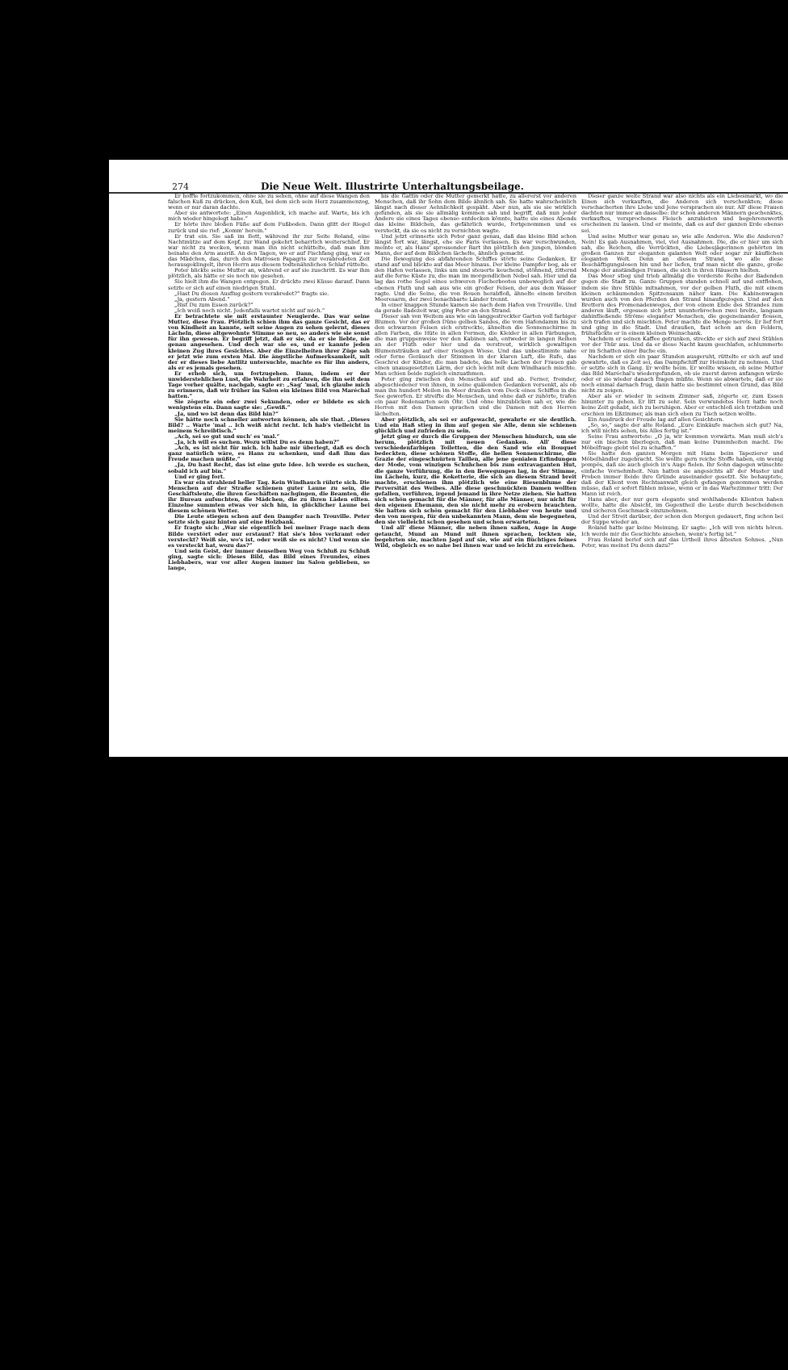274 Die Neue Welt. Illustrirte Unterhaltungsbeilage.
Er hoffte fortzukommen, ohne sie zu sehen, ohne auf diese Wangen den falschen Kuß zu drücken, den Kuß, bei dem sich sein Herz zusammenzog, wenn er nur daran dachte.
Aber sie antwortete: „Einen Augenblick, ich mache auf. Warte, bis ich mich wieder hingelegt habe.“
Er hörte ihre bloßen Füße auf dem Fußboden. Dann glitt der Riegel zurück und sie rief: „Komm' herein.“
Er trat ein. Sie saß im Bett, während ihr zur Seite Roland, eine Nachtmütze auf dem Kopf, zur Wand gekehrt beharrlich weiterschlief. Er war nicht zu wecken, wenn man ihn nicht schüttelte, daß man ihm beinahe den Arm ausriß. An den Tagen, wo er auf Fischfang ging, war es das Mädchen, das, durch den Matrosen Papagris zur verabredeten Zeit herausgeklingelt, ihren Herrn aus diesem todtenähnlichen Schlaf rüttelte.
Peter blickte seine Mutter an, während er auf sie zuschritt. Es war ihm plötzlich, als hätte er sie noch nie gesehen.
Sie hielt ihm die Wangen entgegen. Er drückte zwei Küsse darauf. Dann setzte er sich auf einen niedrigen Stuhl.
„Hast Du diesen Ausflug gestern verabredet?“ fragte sie.
„Ja, gestern Abend.“
„Bist Du zum Essen zurück?“
„Ich weiß noch nicht. Jedenfalls wartet nicht auf mich.“
Er betrachtete sie mit erstaunter Neugierde. Das war seine Mutter, diese Frau. Plötzlich schien ihm das ganze Gesicht, das er von Kindheit an kannte, seit seine Augen zu sehen gelernt, dieses Lächeln, diese altgewohnte Stimme so neu, so anders wie sie sonst für ihn gewesen. Er begriff jetzt, daß er sie, da er sie liebte, nie genau angesehen. Und doch war sie es, und er kannte jeden kleinen Zug ihres Gesichtes. Aber die Einzelheiten ihrer Züge sah er jetzt wie zum ersten Mal. Die ängstliche Aufmerksamkeit, mit der er dieses liebe Antlitz untersuchte, machte es für ihn anders, als er es jemals gesehen.
Er erhob sich, um fortzugehen. Dann, indem er der unwiderstehlichen Lust, die Wahrheit zu erfahren, die ihn seit dem Tage vorher quälte, nachgab, sagte er: „Sag' 'mal, ich glaube mich zu erinnern, daß wir früher im Salon ein kleines Bild von Maréchal hatten.“
Sie zögerte ein oder zwei Sekunden, oder er bildete es sich wenigstens ein. Dann sagte sie: „Gewiß.“
„Ja, und wo ist denn das Bild hin?“
Sie hätte noch schneller antworten können, als sie that. „Dieses Bild? .. Warte 'mal .. Ich weiß nicht recht. Ich hab's vielleicht in meinem Schreibtisch.“
„Ach, sei so gut und such' es 'mal.“
„Ja, ich will es suchen. Wozu willst Du es denn haben?“
„Ach, es ist nicht für mich. Ich habe mir überlegt, daß es doch ganz natürlich wäre, es Hans zu schenken, und daß ihm das Freude machen müßte.“
„Ja, Du hast Recht, das ist eine gute Idee. Ich werde es suchen, sobald ich auf bin.“
Und er ging fort.
Es war ein strahlend heller Tag. Kein Windhauch rührte sich. Die Menschen auf der Straße schienen guter Laune zu sein, die Geschäftsleute, die ihren Geschäften nachgingen, die Beamten, die ihr Bureau aufsuchten, die Mädchen, die zu ihren Läden eilten. Einzelne summten etwas vor sich hin, in glücklicher Laune bei diesem schönen Wetter.
Die Leute stiegen schon auf den Dampfer nach Trouville. Peter setzte sich ganz hinten auf eine Holzbank.
Er fragte sich: „War sie eigentlich bei meiner Frage nach dem Bilde verstört oder nur erstaunt? Hat sie's blos verkramt oder versteckt? Weiß sie, wo's ist, oder weiß sie es nicht? Und wenn sie es versteckt hat, wozu das?“
Und sein Geist, der immer denselben Weg von Schluß zu Schluß ging, sagte sich: Dieses Bild, das Bild eines Freundes, eines Liebhabers, war vor aller Augen immer im Salon geblieben, so lange,
bis die Gattin oder die Mutter gemerkt hatte, zu allererst vor anderen Menschen, daß ihr Sohn dem Bilde ähnlich sah. Sie hatte wahrscheinlich längst nach dieser Aehnlichkeit gespäht. Aber nun, als sie sie wirklich gefunden, als sie sie allmälig kommen sah und begriff, daß nun jeder Andere sie eines Tages ebenso entdecken könnte, hatte sie eines Abends das kleine Bildchen, das gefährlich wurde, fortgenommen und es versteckt, da sie es nicht zu vernichten wagte.
Und jetzt erinnerte sich Peter ganz genau, daß das kleine Bild schon längst fort war, längst, ehe sie Paris verlassen. Es war verschwunden, meinte er, als Hans' sprossender Bart ihn plötzlich den jungen, blonden Mann, der auf dem Bildchen lächelte, ähnlich gemacht.
Die Bewegung des abfahrenden Schiffes störte seine Gedanken. Er stand auf und blickte auf das Meer hinaus. Der kleine Dampfer bog, als er den Hafen verlassen, links um und steuerte keuchend, stöhnend, zitternd auf die ferne Küste zu, die man im morgendlichen Nebel sah. Hier und da lag das rothe Segel eines schweren Fischerbootes unbeweglich auf der ebenen Fluth und sah aus wie ein großer Felsen, der aus dem Wasser ragte. Und die Seine, die von Rouen herabfloß, ähnelte einem breiten Meeresarm, der zwei benachbarte Länder trennt.
In einer knappen Stunde kamen sie nach dem Hafen von Trouville. Und da gerade Badezeit war, ging Peter an den Strand.
Dieser sah von Weitem aus wie ein langgestreckter Garten voll farbiger Blumen. Vor der großen Düne gelben Sandes, die vom Hafendamm bis zu den schwarzen Felsen sich erstreckte, ähnelten die Sonnenschirme in allen Farben, die Hüte in allen Formen, die Kleider in allen Färbungen, die man gruppenweise vor den Kabinen sah, entweder in langen Reihen an der Fluth oder hier und da verstreut, wirklich gewaltigen Blumensträußen auf einer riesigen Wiese. Und das unbestimmte nahe oder ferne Geräusch der Stimmen in der klaren Luft, die Rufe, das Geschrei der Kinder, die man badete, das helle Lachen der Frauen gab einen unausgesetzten Lärm, der sich leicht mit dem Windhauch mischte. Man schien beide zugleich einzuathmen.
Peter ging zwischen den Menschen auf und ab. Ferner, fremder, abgeschiedener von ihnen, in seine quälenden Gedanken versenkt, als ob man ihn hundert Meilen im Meer draußen vom Deck eines Schiffes in die See geworfen. Er streifte die Menschen, und ohne daß er zuhörte, trafen ein paar Redensarten sein Ohr. Und ohne hinzublicken sah er, wie die Herren mit den Damen sprachen und die Damen mit den Herren lächelten.
Aber plötzlich, als sei er aufgewacht, gewahrte er sie deutlich. Und ein Haß stieg in ihm auf gegen sie Alle, denn sie schienen glücklich und zufrieden zu sein.
Jetzt ging er durch die Gruppen der Menschen hindurch, um sie herum, plötzlich mit neuen Gedanken. All' diese verschiedenfarbigen Toiletten, die den Sand wie ein Bouquet bedeckten, diese schönen Stoffe, die hellen Sonnenschirme, die Grazie der eingeschnürten Taillen, alle jene genialen Erfindungen der Mode, vom winzigen Schuhchen bis zum extravaganten Hut, die ganze Verführung, die in den Bewegungen lag, in der Stimme, im Lächeln, kurz, die Koketterie, die sich an diesem Strand breit machte, erschienen ihm plötzlich wie eine Riesenblume der Perversität des Weibes. Alle diese geschmückten Damen wollten gefallen, verführen, irgend Jemand in ihre Netze ziehen. Sie hatten sich schön gemacht für die Männer, für alle Männer, nur nicht für den eigenen Ehemann, den sie nicht mehr zu erobern brauchten. Sie hatten sich schön gemacht für den Liebhaber von heute und den von morgen, für den unbekannten Mann, dem sie begegneten, den sie vielleicht schon gesehen und schon erwarteten.
Und all' diese Männer, die neben ihnen saßen, Auge in Auge getaucht, Mund an Mund mit ihnen sprachen, lockten sie, begehrten sie, machten Jagd auf sie, wie auf ein flüchtiges feines Wild, obgleich es so nahe bei ihnen war und so leicht zu erreichen.
Dieser ganze weite Strand war also nichts als ein Liebesmarkt, wo die Einen sich verkauften, die Anderen sich verschenkten; diese verschacherten ihre Liebe und Jene versprachen sie nur. All' diese Frauen dachten nur immer an dasselbe: ihr schon anderen Männern geschenktes, verkauftes, versprochenes Fleisch anzubieten und begehrenswerth erscheinen zu lassen. Und er meinte, daß es auf der ganzen Erde ebenso sei.
Und seine Mutter war genau so, wie alle Anderen. Wie die Anderen? Nein! Es gab Ausnahmen, viel, viel Ausnahmen. Die, die er hier um sich sah, die Reichen, die Verrückten, die Liebesjägerinnen gehörten im großen Ganzen zur eleganten galanten Welt oder sogar zur käuflichen eleganten Welt. Denn an diesem Strand, wo alle diese Beschäftigungslosen hin und her liefen, traf man nicht die ganze, große Menge der anständigen Frauen, die sich in ihren Häusern hielten.
Das Meer stieg und trieb allmälig die vorderste Reihe der Badenden gegen die Stadt zu. Ganze Gruppen standen schnell auf und entflohen, indem sie ihre Stühle mitnahmen, vor der gelben Fluth, die mit einem kleinen schäumenden Spitzensaum näher kam. Die Kabinenwagen wurden auch von den Pferden den Strand hinaufgezogen. Und auf den Brettern des Promenadenweges, der von einem Ende des Strandes zum anderen läuft, ergossen sich jetzt ununterbrochen zwei breite, langsam dahinfließende Ströme eleganter Menschen, die gegeneinander flossen, sich trafen und sich mischten. Peter machte die Menge nervös. Er lief fort und ging in die Stadt. Und draußen, fast schon an den Feldern, frühstückte er in einem kleinen Weinschank.
Nachdem er seinen Kaffee getrunken, streckte er sich auf zwei Stühlen vor der Thür aus. Und da er diese Nacht kaum geschlafen, schlummerte er im Schatten einer Buche ein.
Nachdem er sich ein paar Stunden ausgeruht, rüttelte er sich auf und gewahrte, daß es Zeit sei, das Dampfschiff zur Heimkehr zu nehmen. Und er setzte sich in Gang. Er wollte heim. Er wollte wissen, ob seine Mutter das Bild Maréchal's wiedergefunden, ob sie zuerst davon anfangen würde oder er sie wieder danach fragen müßte. Wenn sie abwartete, daß er sie noch einmal darnach frug, dann hatte sie bestimmt einen Grund, das Bild nicht zu zeigen.
Aber als er wieder in seinem Zimmer saß, zögerte er, zum Essen hinunter zu gehen. Er litt zu sehr. Sein verwundetes Herz hatte noch keine Zeit gehabt, sich zu beruhigen. Aber er entschloß sich trotzdem und erschien im Eßzimmer, als man sich eben zu Tisch setzen wollte.
Ein Ausdruck der Freude lag auf allen Gesichtern.
„So, so,“ sagte der alte Roland. „Eure Einkäufe machen sich gut? Na, ich will nichts sehen, bis Alles fertig ist.“
Seine Frau antwortete: „O ja, wir kommen vorwärts. Man muß sich's nur ein bischen überlegen, daß man keine Dummheiten macht. Die Möbelfrage giebt viel zu schaffen.“
Sie hatte den ganzen Morgen mit Hans beim Tapezierer und Möbelhändler zugebracht. Sie wollte gern reiche Stoffe haben, ein wenig pompös, daß sie auch gleich in's Auge fielen. Ihr Sohn dagegen wünschte einfache Vornehmheit. Nun hatten sie angesichts all' der Muster und Proben immer Beide ihre Gründe auseinander gesetzt. Sie behauptete, daß der Klient vom Rechtsanwalt gleich gefangen genommen werden müsse, daß er sofort fühlen müsse, wenn er in das Wartezimmer tritt: Der Mann ist reich.
Hans aber, der nur gern elegante und wohlhabende Klienten haben wollte, hatte die Absicht, im Gegentheil die Leute durch bescheidenen und sicheren Geschmack einzunehmen.
Und der Streit darüber, der schon den Morgen gedauert, fing schon bei der Suppe wieder an.
Roland hatte gar keine Meinung. Er sagte: „Ich will von nichts hören. Ich werde mir die Geschichte ansehen, wenn's fertig ist.“
Frau Roland berief sich auf das Urtheil ihres ältesten Sohnes. „Nun Peter, was meinst Du denn dazu?“